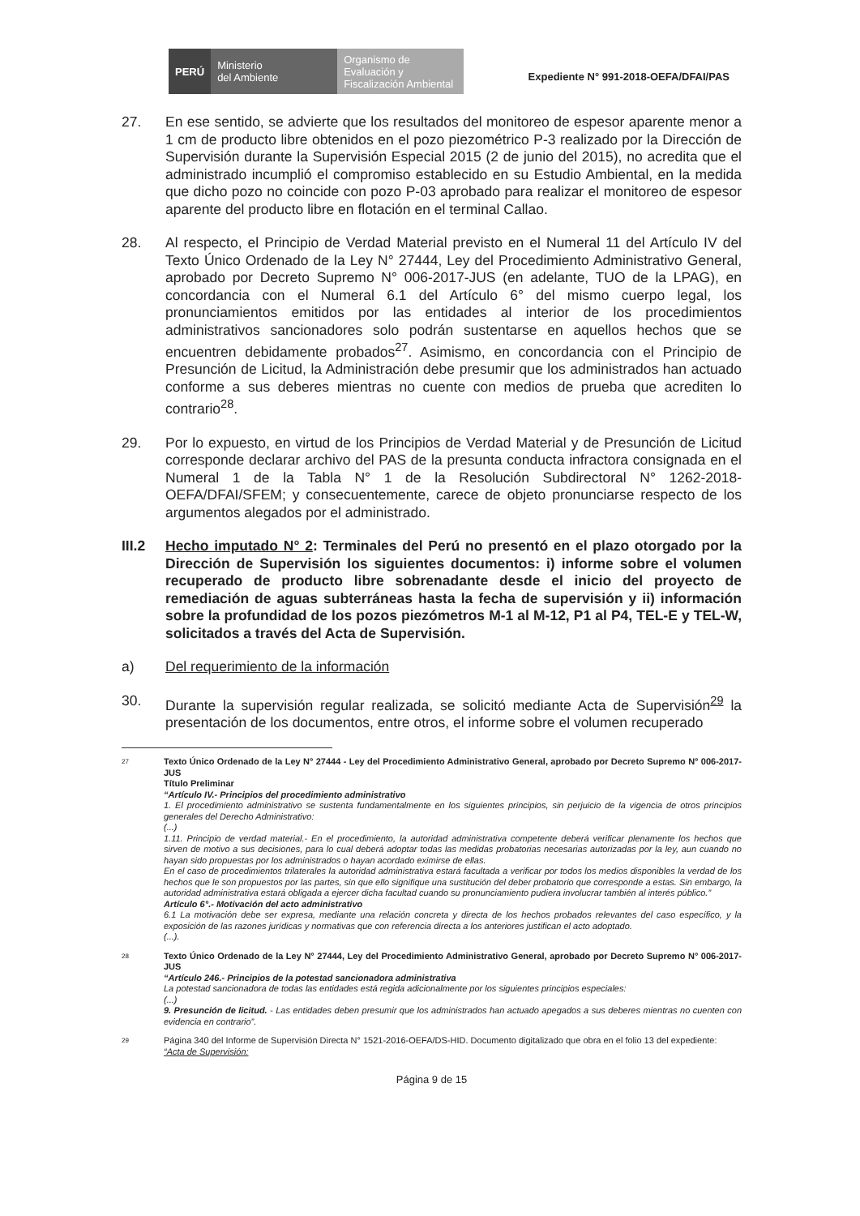PERÚ
Ministerio
del Ambiente
Organismo de Evaluación y Fiscalización Ambiental
Expediente N° 991-2018-OEFA/DFAI/PAS
27. En ese sentido, se advierte que los resultados del monitoreo de espesor aparente menor a 1 cm de producto libre obtenidos en el pozo piezométrico P-3 realizado por la Dirección de Supervisión durante la Supervisión Especial 2015 (2 de junio del 2015), no acredita que el administrado incumplió el compromiso establecido en su Estudio Ambiental, en la medida que dicho pozo no coincide con pozo P-03 aprobado para realizar el monitoreo de espesor aparente del producto libre en flotación en el terminal Callao.
28. Al respecto, el Principio de Verdad Material previsto en el Numeral 11 del Artículo IV del Texto Único Ordenado de la Ley N° 27444, Ley del Procedimiento Administrativo General, aprobado por Decreto Supremo N° 006-2017-JUS (en adelante, TUO de la LPAG), en concordancia con el Numeral 6.1 del Artículo 6° del mismo cuerpo legal, los pronunciamientos emitidos por las entidades al interior de los procedimientos administrativos sancionadores solo podrán sustentarse en aquellos hechos que se encuentren debidamente probados<sup>27</sup>. Asimismo, en concordancia con el Principio de Presunción de Licitud, la Administración debe presumir que los administrados han actuado conforme a sus deberes mientras no cuente con medios de prueba que acrediten lo contrario<sup>28</sup>.
29. Por lo expuesto, en virtud de los Principios de Verdad Material y de Presunción de Licitud corresponde declarar archivo del PAS de la presunta conducta infractora consignada en el Numeral 1 de la Tabla N° 1 de la Resolución Subdirectoral N° 1262-2018-OEFA/DFAI/SFEM; y consecuentemente, carece de objeto pronunciarse respecto de los argumentos alegados por el administrado.
III.2 Hecho imputado N° 2: Terminales del Perú no presentó en el plazo otorgado por la Dirección de Supervisión los siguientes documentos: i) informe sobre el volumen recuperado de producto libre sobrenadante desde el inicio del proyecto de remediación de aguas subterráneas hasta la fecha de supervisión y ii) información sobre la profundidad de los pozos piezómetros M-1 al M-12, P1 al P4, TEL-E y TEL-W, solicitados a través del Acta de Supervisión.
a) Del requerimiento de la información
30. Durante la supervisión regular realizada, se solicitó mediante Acta de Supervisión<sup>29</sup> la presentación de los documentos, entre otros, el informe sobre el volumen recuperado
27 Texto Único Ordenado de la Ley N° 27444 - Ley del Procedimiento Administrativo General, aprobado por Decreto Supremo N° 006-2017-JUS
Título Preliminar
“Artículo IV.- Principios del procedimiento administrativo
1. El procedimiento administrativo se sustenta fundamentalmente en los siguientes principios, sin perjuicio de la vigencia de otros principios generales del Derecho Administrativo:
(...)
1.11. Principio de verdad material.- En el procedimiento, la autoridad administrativa competente deberá verificar plenamente los hechos que sirven de motivo a sus decisiones, para lo cual deberá adoptar todas las medidas probatorias necesarias autorizadas por la ley, aun cuando no hayan sido propuestas por los administrados o hayan acordado eximirse de ellas.
En el caso de procedimientos trilaterales la autoridad administrativa estará facultada a verificar por todos los medios disponibles la verdad de los hechos que le son propuestos por las partes, sin que ello signifique una sustitución del deber probatorio que corresponde a estas. Sin embargo, la autoridad administrativa estará obligada a ejercer dicha facultad cuando su pronunciamiento pudiera involucrar también al interés público.”
Artículo 6°.- Motivación del acto administrativo
6.1 La motivación debe ser expresa, mediante una relación concreta y directa de los hechos probados relevantes del caso específico, y la exposición de las razones jurídicas y normativas que con referencia directa a los anteriores justifican el acto adoptado.
(...).
28 Texto Único Ordenado de la Ley N° 27444, Ley del Procedimiento Administrativo General, aprobado por Decreto Supremo N° 006-2017-JUS
“Artículo 246.- Principios de la potestad sancionadora administrativa
La potestad sancionadora de todas las entidades está regida adicionalmente por los siguientes principios especiales:
(...)
9. Presunción de licitud. - Las entidades deben presumir que los administrados han actuado apegados a sus deberes mientras no cuenten con evidencia en contrario”.
29 Página 340 del Informe de Supervisión Directa N° 1521-2016-OEFA/DS-HID. Documento digitalizado que obra en el folio 13 del expediente:
“Acta de Supervisión:
Página 9 de 15